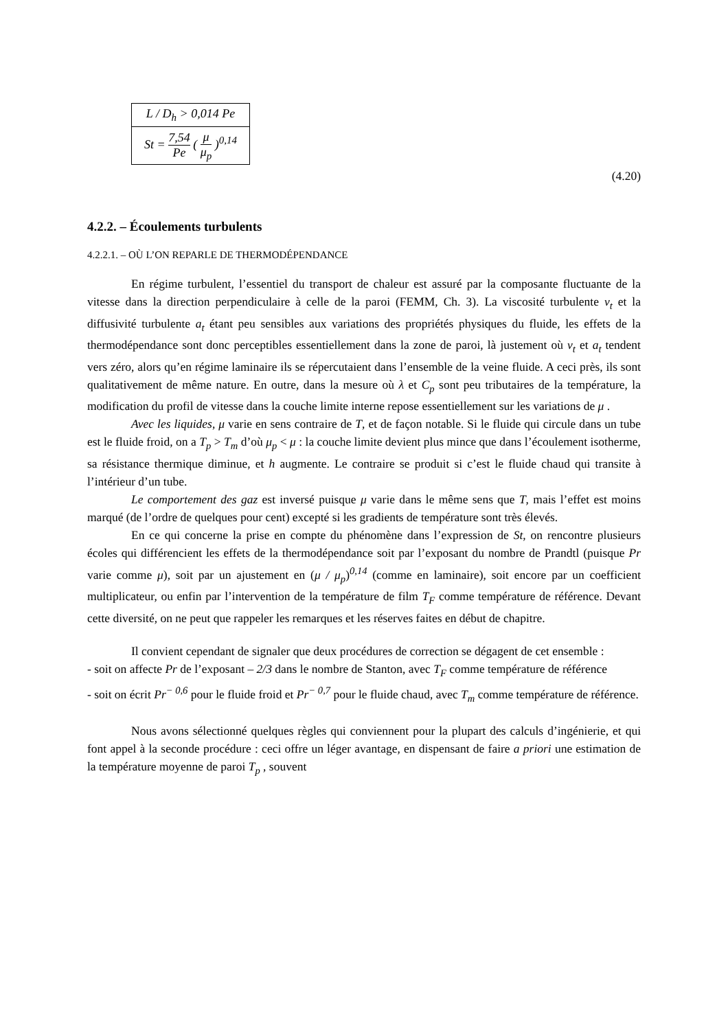| L / D<sub>h</sub> > 0,014 Pe |
| St = 7,54 Pe ( μ μ<sub>p</sub> )<sup>0,14</sup> |
(4.20)
4.2.2. – Écoulements turbulents
4.2.2.1. – OÙ L’ON REPARLE DE THERMODÉPENDANCE
En régime turbulent, l’essentiel du transport de chaleur est assuré par la composante fluctuante de la vitesse dans la direction perpendiculaire à celle de la paroi (FEMM, Ch. 3). La viscosité turbulente ν<sub>t</sub> et la diffusivité turbulente a<sub>t</sub> étant peu sensibles aux variations des propriétés physiques du fluide, les effets de la thermodépendance sont donc perceptibles essentiellement dans la zone de paroi, là justement où ν<sub>t</sub> et a<sub>t</sub> tendent vers zéro, alors qu’en régime laminaire ils se répercutaient dans l’ensemble de la veine fluide. A ceci près, ils sont qualitativement de même nature. En outre, dans la mesure où λ et C<sub>p</sub> sont peu tributaires de la température, la modification du profil de vitesse dans la couche limite interne repose essentiellement sur les variations de μ .
Avec les liquides, μ varie en sens contraire de T, et de façon notable. Si le fluide qui circule dans un tube est le fluide froid, on a T<sub>p</sub> > T<sub>m</sub> d’où μ<sub>p</sub> < μ : la couche limite devient plus mince que dans l’écoulement isotherme, sa résistance thermique diminue, et h augmente. Le contraire se produit si c’est le fluide chaud qui transite à l’intérieur d’un tube.
Le comportement des gaz est inversé puisque μ varie dans le même sens que T, mais l’effet est moins marqué (de l’ordre de quelques pour cent) excepté si les gradients de température sont très élevés.
En ce qui concerne la prise en compte du phénomène dans l’expression de St, on rencontre plusieurs écoles qui différencient les effets de la thermodépendance soit par l’exposant du nombre de Prandtl (puisque Pr varie comme μ), soit par un ajustement en (μ / μ<sub>p</sub>)<sup>0,14</sup> (comme en laminaire), soit encore par un coefficient multiplicateur, ou enfin par l’intervention de la température de film T<sub>F</sub> comme température de référence. Devant cette diversité, on ne peut que rappeler les remarques et les réserves faites en début de chapitre.
Il convient cependant de signaler que deux procédures de correction se dégagent de cet ensemble :
- soit on affecte Pr de l’exposant – 2/3 dans le nombre de Stanton, avec T<sub>F</sub> comme température de référence
- soit on écrit Pr<sup>− 0,6</sup> pour le fluide froid et Pr<sup>− 0,7</sup> pour le fluide chaud, avec T<sub>m</sub> comme température de référence.
Nous avons sélectionné quelques règles qui conviennent pour la plupart des calculs d’ingénierie, et qui font appel à la seconde procédure : ceci offre un léger avantage, en dispensant de faire a priori une estimation de la température moyenne de paroi T<sub>p</sub> , souvent